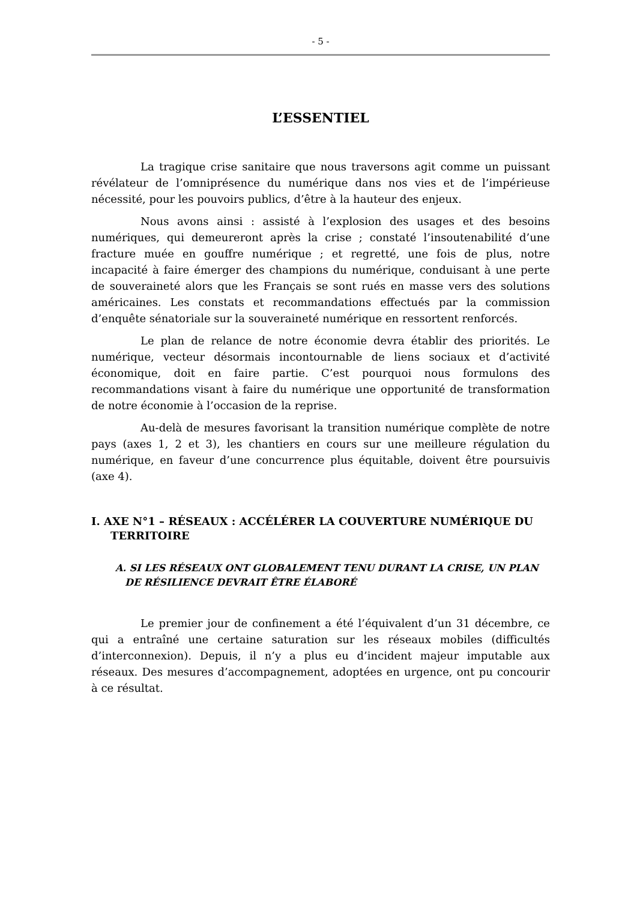- 5 -
L’ESSENTIEL
La tragique crise sanitaire que nous traversons agit comme un puissant révélateur de l’omniprésence du numérique dans nos vies et de l’impérieuse nécessité, pour les pouvoirs publics, d’être à la hauteur des enjeux.
Nous avons ainsi : assisté à l’explosion des usages et des besoins numériques, qui demeureront après la crise ; constaté l’insoutenabilité d’une fracture muée en gouffre numérique ; et regretté, une fois de plus, notre incapacité à faire émerger des champions du numérique, conduisant à une perte de souveraineté alors que les Français se sont rués en masse vers des solutions américaines. Les constats et recommandations effectués par la commission d’enquête sénatoriale sur la souveraineté numérique en ressortent renforcés.
Le plan de relance de notre économie devra établir des priorités. Le numérique, vecteur désormais incontournable de liens sociaux et d’activité économique, doit en faire partie. C’est pourquoi nous formulons des recommandations visant à faire du numérique une opportunité de transformation de notre économie à l’occasion de la reprise.
Au-delà de mesures favorisant la transition numérique complète de notre pays (axes 1, 2 et 3), les chantiers en cours sur une meilleure régulation du numérique, en faveur d’une concurrence plus équitable, doivent être poursuivis (axe 4).
I. AXE N°1 – RÉSEAUX : ACCÉLÉRER LA COUVERTURE NUMÉRIQUE DU TERRITOIRE
A. SI LES RÉSEAUX ONT GLOBALEMENT TENU DURANT LA CRISE, UN PLAN DE RÉSILIENCE DEVRAIT ÊTRE ÉLABORÉ
Le premier jour de confinement a été l’équivalent d’un 31 décembre, ce qui a entraîné une certaine saturation sur les réseaux mobiles (difficultés d’interconnexion). Depuis, il n’y a plus eu d’incident majeur imputable aux réseaux. Des mesures d’accompagnement, adoptées en urgence, ont pu concourir à ce résultat.